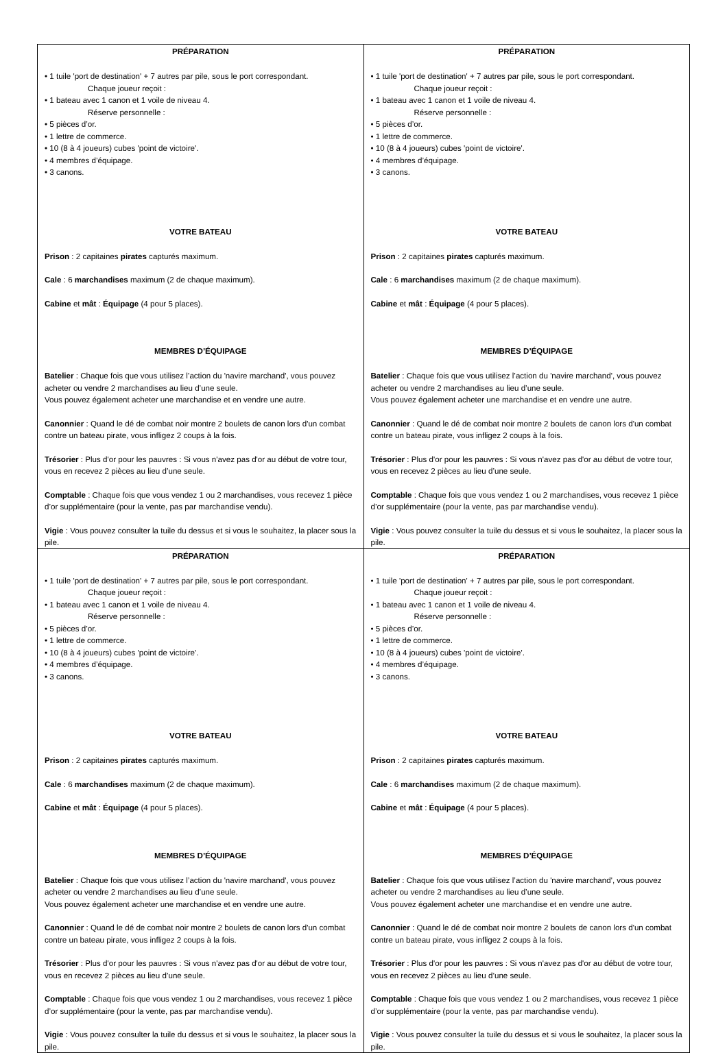| PRÉPARATION • 1 tuile 'port de destination' + 7 autres par pile, sous le port correspondant. Chaque joueur reçoit : • 1 bateau avec 1 canon et 1 voile de niveau 4. Réserve personnelle : • 5 pièces d’or. • 1 lettre de commerce. • 10 (8 à 4 joueurs) cubes 'point de victoire'. • 4 membres d’équipage. • 3 canons. VOTRE BATEAU Prison : 2 capitaines pirates capturés maximum. Cale : 6 marchandises maximum (2 de chaque maximum). Cabine et mât : Équipage (4 pour 5 places). MEMBRES D’ÉQUIPAGE Batelier : Chaque fois que vous utilisez l’action du 'navire marchand', vous pouvez acheter ou vendre 2 marchandises au lieu d’une seule. Vous pouvez également acheter une marchandise et en vendre une autre. Canonnier : Quand le dé de combat noir montre 2 boulets de canon lors d'un combat contre un bateau pirate, vous infligez 2 coups à la fois. Trésorier : Plus d'or pour les pauvres : Si vous n'avez pas d'or au début de votre tour, vous en recevez 2 pièces au lieu d’une seule. Comptable : Chaque fois que vous vendez 1 ou 2 marchandises, vous recevez 1 pièce d’or supplémentaire (pour la vente, pas par marchandise vendu). Vigie : Vous pouvez consulter la tuile du dessus et si vous le souhaitez, la placer sous la pile. | PRÉPARATION • 1 tuile 'port de destination' + 7 autres par pile, sous le port correspondant. Chaque joueur reçoit : • 1 bateau avec 1 canon et 1 voile de niveau 4. Réserve personnelle : • 5 pièces d’or. • 1 lettre de commerce. • 10 (8 à 4 joueurs) cubes 'point de victoire'. • 4 membres d’équipage. • 3 canons. VOTRE BATEAU Prison : 2 capitaines pirates capturés maximum. Cale : 6 marchandises maximum (2 de chaque maximum). Cabine et mât : Équipage (4 pour 5 places). MEMBRES D’ÉQUIPAGE Batelier : Chaque fois que vous utilisez l’action du 'navire marchand', vous pouvez acheter ou vendre 2 marchandises au lieu d’une seule. Vous pouvez également acheter une marchandise et en vendre une autre. Canonnier : Quand le dé de combat noir montre 2 boulets de canon lors d'un combat contre un bateau pirate, vous infligez 2 coups à la fois. Trésorier : Plus d'or pour les pauvres : Si vous n'avez pas d'or au début de votre tour, vous en recevez 2 pièces au lieu d’une seule. Comptable : Chaque fois que vous vendez 1 ou 2 marchandises, vous recevez 1 pièce d’or supplémentaire (pour la vente, pas par marchandise vendu). Vigie : Vous pouvez consulter la tuile du dessus et si vous le souhaitez, la placer sous la pile. |
| PRÉPARATION • 1 tuile 'port de destination' + 7 autres par pile, sous le port correspondant. Chaque joueur reçoit : • 1 bateau avec 1 canon et 1 voile de niveau 4. Réserve personnelle : • 5 pièces d’or. • 1 lettre de commerce. • 10 (8 à 4 joueurs) cubes 'point de victoire'. • 4 membres d’équipage. • 3 canons. VOTRE BATEAU Prison : 2 capitaines pirates capturés maximum. Cale : 6 marchandises maximum (2 de chaque maximum). Cabine et mât : Équipage (4 pour 5 places). MEMBRES D’ÉQUIPAGE Batelier : Chaque fois que vous utilisez l’action du 'navire marchand', vous pouvez acheter ou vendre 2 marchandises au lieu d’une seule. Vous pouvez également acheter une marchandise et en vendre une autre. Canonnier : Quand le dé de combat noir montre 2 boulets de canon lors d'un combat contre un bateau pirate, vous infligez 2 coups à la fois. Trésorier : Plus d'or pour les pauvres : Si vous n'avez pas d'or au début de votre tour, vous en recevez 2 pièces au lieu d’une seule. Comptable : Chaque fois que vous vendez 1 ou 2 marchandises, vous recevez 1 pièce d’or supplémentaire (pour la vente, pas par marchandise vendu). Vigie : Vous pouvez consulter la tuile du dessus et si vous le souhaitez, la placer sous la pile. | PRÉPARATION • 1 tuile 'port de destination' + 7 autres par pile, sous le port correspondant. Chaque joueur reçoit : • 1 bateau avec 1 canon et 1 voile de niveau 4. Réserve personnelle : • 5 pièces d’or. • 1 lettre de commerce. • 10 (8 à 4 joueurs) cubes 'point de victoire'. • 4 membres d’équipage. • 3 canons. VOTRE BATEAU Prison : 2 capitaines pirates capturés maximum. Cale : 6 marchandises maximum (2 de chaque maximum). Cabine et mât : Équipage (4 pour 5 places). MEMBRES D’ÉQUIPAGE Batelier : Chaque fois que vous utilisez l’action du 'navire marchand', vous pouvez acheter ou vendre 2 marchandises au lieu d’une seule. Vous pouvez également acheter une marchandise et en vendre une autre. Canonnier : Quand le dé de combat noir montre 2 boulets de canon lors d'un combat contre un bateau pirate, vous infligez 2 coups à la fois. Trésorier : Plus d'or pour les pauvres : Si vous n'avez pas d'or au début de votre tour, vous en recevez 2 pièces au lieu d’une seule. Comptable : Chaque fois que vous vendez 1 ou 2 marchandises, vous recevez 1 pièce d’or supplémentaire (pour la vente, pas par marchandise vendu). Vigie : Vous pouvez consulter la tuile du dessus et si vous le souhaitez, la placer sous la pile. |